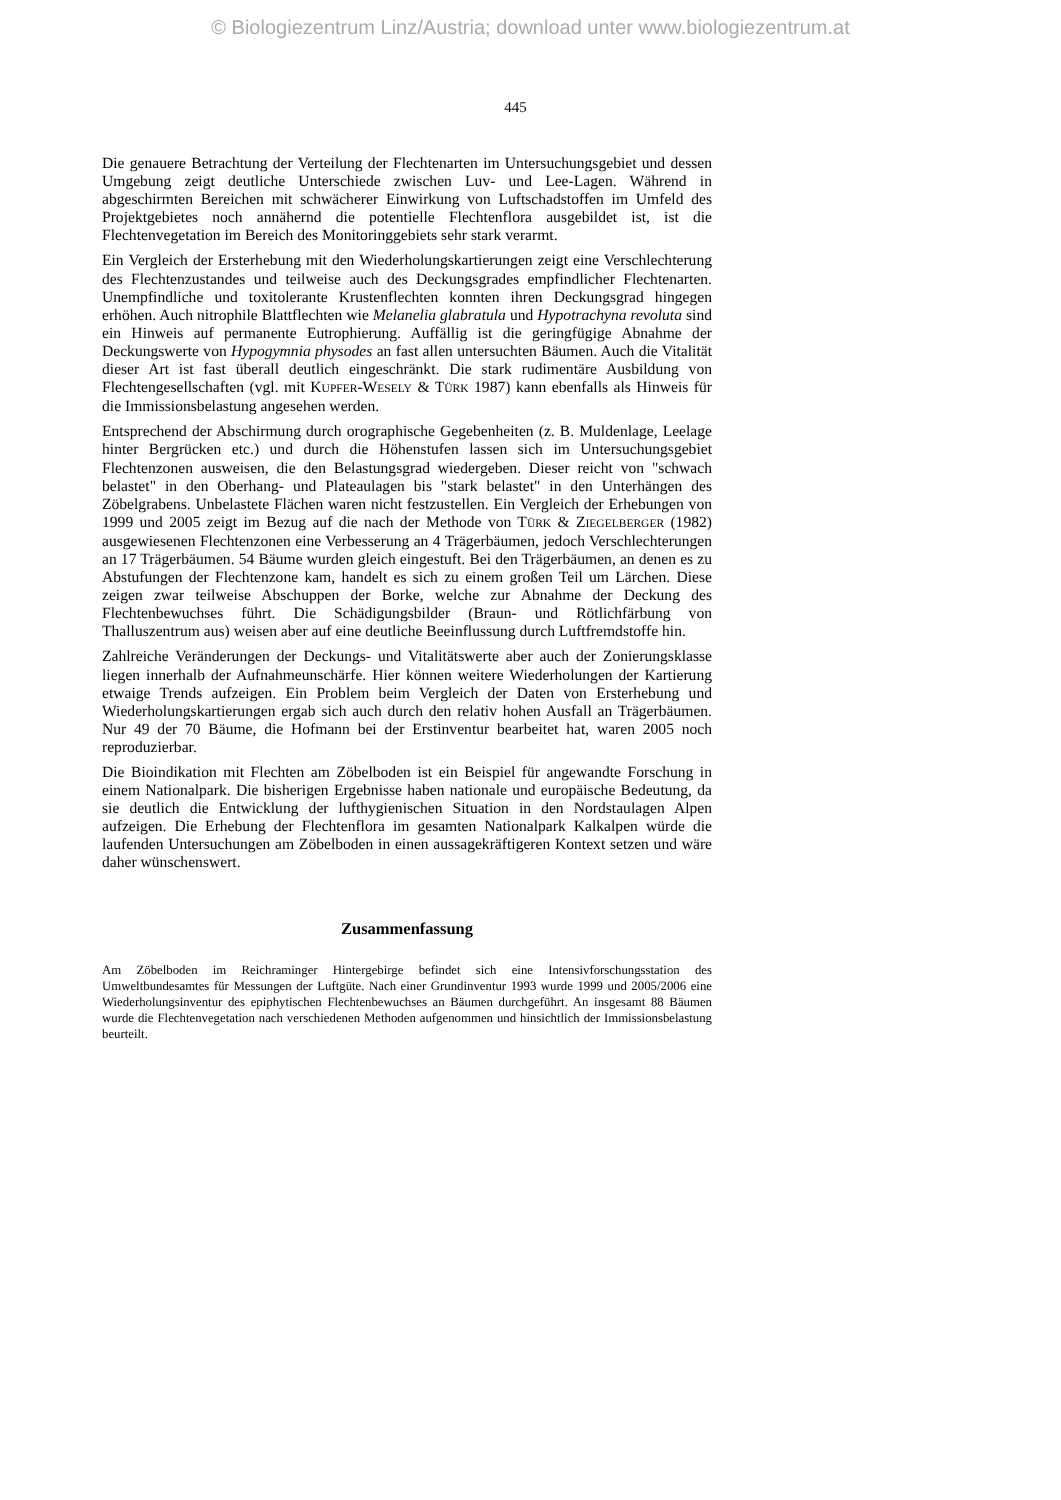© Biologiezentrum Linz/Austria; download unter www.biologiezentrum.at
445
Die genauere Betrachtung der Verteilung der Flechtenarten im Untersuchungsgebiet und dessen Umgebung zeigt deutliche Unterschiede zwischen Luv- und Lee-Lagen. Während in abgeschirmten Bereichen mit schwächerer Einwirkung von Luftschadstoffen im Umfeld des Projektgebietes noch annähernd die potentielle Flechtenflora ausgebildet ist, ist die Flechtenvegetation im Bereich des Monitoringgebiets sehr stark verarmt.
Ein Vergleich der Ersterhebung mit den Wiederholungskartierungen zeigt eine Verschlechterung des Flechtenzustandes und teilweise auch des Deckungsgrades empfindlicher Flechtenarten. Unempfindliche und toxitolerante Krustenflechten konnten ihren Deckungsgrad hingegen erhöhen. Auch nitrophile Blattflechten wie Melanelia glabratula und Hypotrachyna revoluta sind ein Hinweis auf permanente Eutrophierung. Auffällig ist die geringfügige Abnahme der Deckungswerte von Hypogymnia physodes an fast allen untersuchten Bäumen. Auch die Vitalität dieser Art ist fast überall deutlich eingeschränkt. Die stark rudimentäre Ausbildung von Flechtengesellschaften (vgl. mit KUPFER-WESELY & TÜRK 1987) kann ebenfalls als Hinweis für die Immissionsbelastung angesehen werden.
Entsprechend der Abschirmung durch orographische Gegebenheiten (z. B. Muldenlage, Leelage hinter Bergrücken etc.) und durch die Höhenstufen lassen sich im Untersuchungsgebiet Flechtenzonen ausweisen, die den Belastungsgrad wiedergeben. Dieser reicht von "schwach belastet" in den Oberhang- und Plateaulagen bis "stark belastet" in den Unterhängen des Zöbelgrabens. Unbelastete Flächen waren nicht festzustellen. Ein Vergleich der Erhebungen von 1999 und 2005 zeigt im Bezug auf die nach der Methode von TÜRK & ZIEGELBERGER (1982) ausgewiesenen Flechtenzonen eine Verbesserung an 4 Trägerbäumen, jedoch Verschlechterungen an 17 Trägerbäumen. 54 Bäume wurden gleich eingestuft. Bei den Trägerbäumen, an denen es zu Abstufungen der Flechtenzone kam, handelt es sich zu einem großen Teil um Lärchen. Diese zeigen zwar teilweise Abschuppen der Borke, welche zur Abnahme der Deckung des Flechtenbewuchses führt. Die Schädigungsbilder (Braun- und Rötlichfärbung von Thalluszentrum aus) weisen aber auf eine deutliche Beeinflussung durch Luftfremdstoffe hin.
Zahlreiche Veränderungen der Deckungs- und Vitalitätswerte aber auch der Zonierungsklasse liegen innerhalb der Aufnahmeunschärfe. Hier können weitere Wiederholungen der Kartierung etwaige Trends aufzeigen. Ein Problem beim Vergleich der Daten von Ersterhebung und Wiederholungskartierungen ergab sich auch durch den relativ hohen Ausfall an Trägerbäumen. Nur 49 der 70 Bäume, die Hofmann bei der Erstinventur bearbeitet hat, waren 2005 noch reproduzierbar.
Die Bioindikation mit Flechten am Zöbelboden ist ein Beispiel für angewandte Forschung in einem Nationalpark. Die bisherigen Ergebnisse haben nationale und europäische Bedeutung, da sie deutlich die Entwicklung der lufthygienischen Situation in den Nordstaulagen Alpen aufzeigen. Die Erhebung der Flechtenflora im gesamten Nationalpark Kalkalpen würde die laufenden Untersuchungen am Zöbelboden in einen aussagekräftigeren Kontext setzen und wäre daher wünschenswert.
Zusammenfassung
Am Zöbelboden im Reichraminger Hintergebirge befindet sich eine Intensivforschungsstation des Umweltbundesamtes für Messungen der Luftgüte. Nach einer Grundinventur 1993 wurde 1999 und 2005/2006 eine Wiederholungsinventur des epiphytischen Flechtenbewuchses an Bäumen durchgeführt. An insgesamt 88 Bäumen wurde die Flechtenvegetation nach verschiedenen Methoden aufgenommen und hinsichtlich der Immissionsbelastung beurteilt.